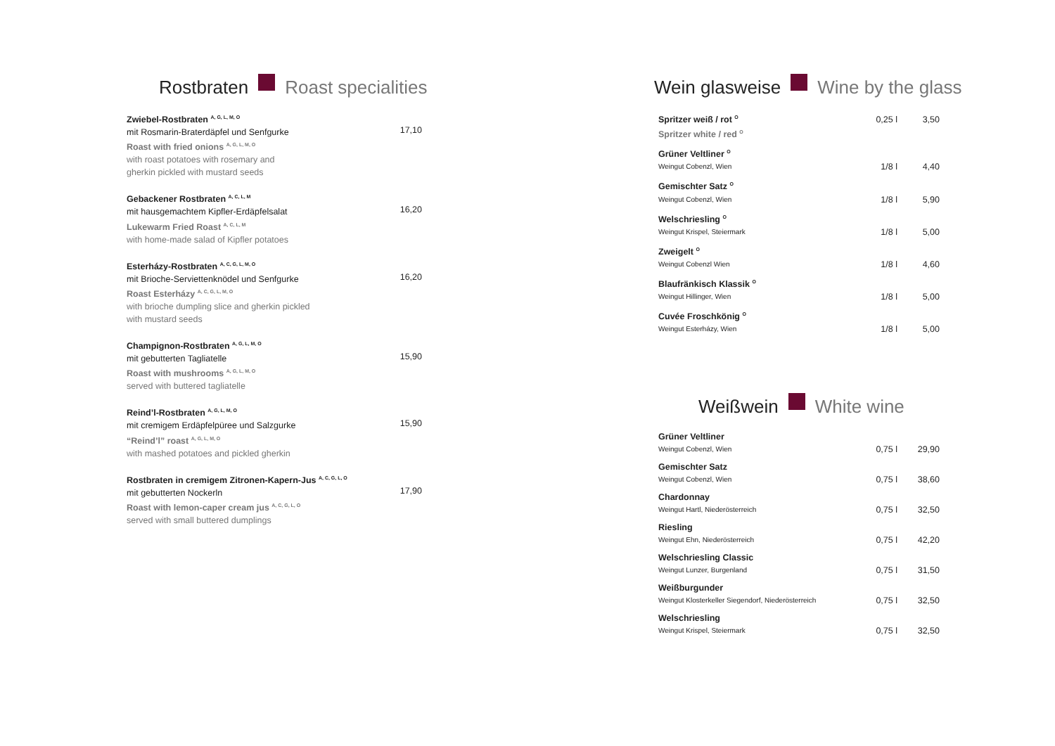Rostbraten Roast specialities
Zwiebel-Rostbraten <sup>A, G, L, M, O</sup>
mit Rosmarin-Braterdäpfel und Senfgurke
Roast with fried onions <sup>A, G, L, M, O</sup>
with roast potatoes with rosemary and
gherkin pickled with mustard seeds
17,10
Gebackener Rostbraten <sup>A, C, L, M</sup>
mit hausgemachtem Kipfler-Erdäpfelsalat
Lukewarm Fried Roast <sup>A, C, L, M</sup>
with home-made salad of Kipfler potatoes
16,20
Esterházy-Rostbraten <sup>A, C, G, L, M, O</sup>
mit Brioche-Serviettenknödel und Senfgurke
Roast Esterházy <sup>A, C, G, L, M, O</sup>
with brioche dumpling slice and gherkin pickled
with mustard seeds
16,20
Champignon-Rostbraten <sup>A, G, L, M, O</sup>
mit gebutterten Tagliatelle
Roast with mushrooms <sup>A, G, L, M, O</sup>
served with buttered tagliatelle
15,90
Reind’l-Rostbraten <sup>A, G, L, M, O</sup>
mit cremigem Erdäpfelpüree und Salzgurke
“Reind’l” roast <sup>A, G, L, M, O</sup>
with mashed potatoes and pickled gherkin
15,90
Rostbraten in cremigem Zitronen-Kapern-Jus <sup>A, C, G, L, O</sup>
mit gebutterten Nockerln
Roast with lemon-caper cream jus <sup>A, C, G, L, O</sup>
served with small buttered dumplings
17,90
Wein glasweise Wine by the glass
| Spritzer weiß / rot <sup>O</sup> | 0,25 l | 3,50 |
| Spritzer white / red <sup>O</sup> | | |
| Grüner Veltliner <sup>O</sup> | | |
| Weingut Cobenzl, Wien | 1/8 l | 4,40 |
| Gemischter Satz <sup>O</sup> | | |
| Weingut Cobenzl, Wien | 1/8 l | 5,90 |
| Welschriesling <sup>O</sup> | | |
| Weingut Krispel, Steiermark | 1/8 l | 5,00 |
| Zweigelt <sup>O</sup> | | |
| Weingut Cobenzl Wien | 1/8 l | 4,60 |
| Blaufränkisch Klassik <sup>O</sup> | | |
| Weingut Hillinger, Wien | 1/8 l | 5,00 |
| Cuvée Froschkönig <sup>O</sup> | | |
| Weingut Esterházy, Wien | 1/8 l | 5,00 |
Weißwein White wine
| Grüner Veltliner | | |
| Weingut Cobenzl, Wien | 0,75 l | 29,90 |
| Gemischter Satz | | |
| Weingut Cobenzl, Wien | 0,75 l | 38,60 |
| Chardonnay | | |
| Weingut Hartl, Niederösterreich | 0,75 l | 32,50 |
| Riesling | | |
| Weingut Ehn, Niederösterreich | 0,75 l | 42,20 |
| Welschriesling Classic | | |
| Weingut Lunzer, Burgenland | 0,75 l | 31,50 |
| Weißburgunder | | |
| Weingut Klosterkeller Siegendorf, Niederösterreich | 0,75 l | 32,50 |
| Welschriesling | | |
| Weingut Krispel, Steiermark | 0,75 l | 32,50 |